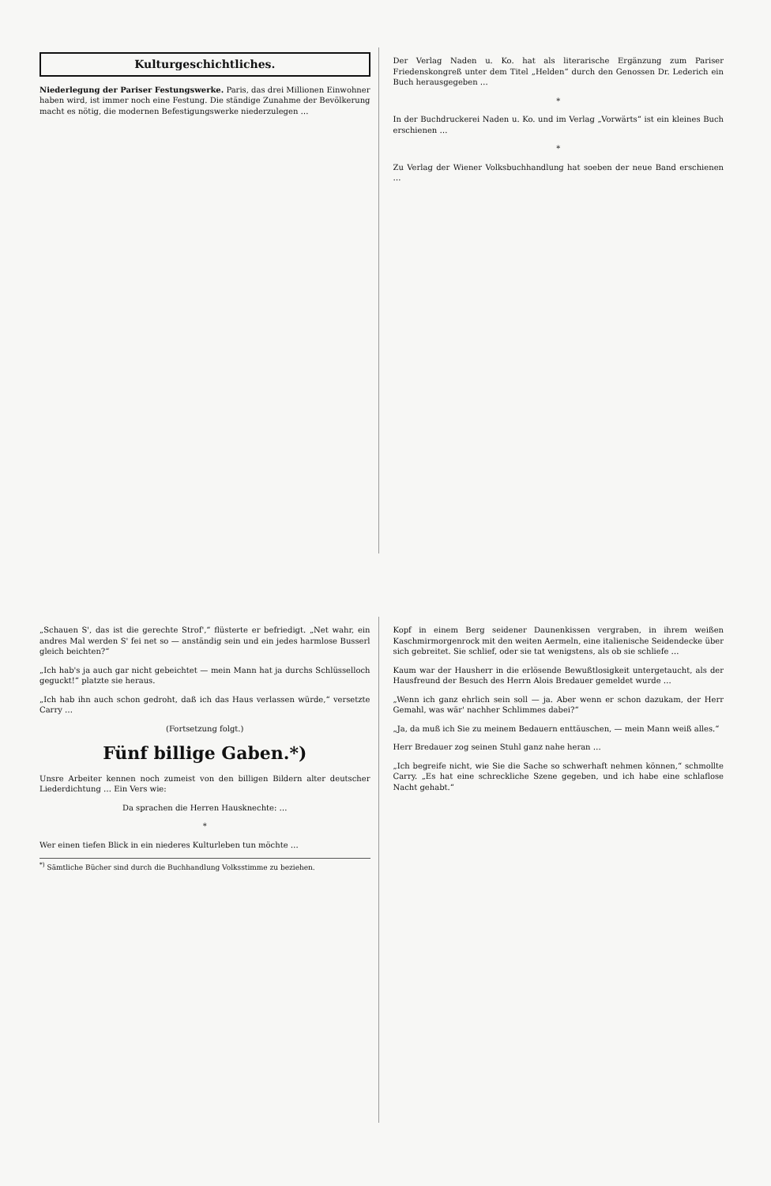Kulturgeschichtliches.
Niederlegung der Pariser Festungswerke. Paris, das drei Millionen Einwohner haben wird, ist immer noch eine Festung. Die ständige Zunahme der Bevölkerung macht es nötig, die modernen Befestigungswerke niederzulegen …
Der Verlag Naden u. Ko. hat als literarische Ergänzung zum Pariser Friedenskongreß unter dem Titel „Helden“ durch den Genossen Dr. Lederich ein Buch herausgegeben …
*
In der Buchdruckerei Naden u. Ko. und im Verlag „Vorwärts“ ist ein kleines Buch erschienen …
*
Zu Verlag der Wiener Volksbuchhandlung hat soeben der neue Band erschienen …
„Schauen S', das ist die gerechte Strof',“ flüsterte er befriedigt. „Net wahr, ein andres Mal werden S' fei net so — anständig sein und ein jedes harmlose Busserl gleich beichten?“
„Ich hab's ja auch gar nicht gebeichtet — mein Mann hat ja durchs Schlüsselloch geguckt!“ platzte sie heraus.
„Ich hab ihn auch schon gedroht, daß ich das Haus verlassen würde,“ versetzte Carry …
(Fortsetzung folgt.)
Fünf billige Gaben.*)
Unsre Arbeiter kennen noch zumeist von den billigen Bildern alter deutscher Liederdichtung … Ein Vers wie:
Da sprachen die Herren Hausknechte: …
*
Wer einen tiefen Blick in ein niederes Kulturleben tun möchte …
<sup>*)</sup> Sämtliche Bücher sind durch die Buchhandlung Volksstimme zu beziehen.
Kopf in einem Berg seidener Daunenkissen vergraben, in ihrem weißen Kaschmirmorgenrock mit den weiten Aermeln, eine italienische Seidendecke über sich gebreitet. Sie schlief, oder sie tat wenigstens, als ob sie schliefe …
Kaum war der Hausherr in die erlösende Bewußtlosigkeit untergetaucht, als der Hausfreund der Besuch des Herrn Alois Bredauer gemeldet wurde …
„Wenn ich ganz ehrlich sein soll — ja. Aber wenn er schon dazukam, der Herr Gemahl, was wär' nachher Schlimmes dabei?“
„Ja, da muß ich Sie zu meinem Bedauern enttäuschen, — mein Mann weiß alles.“
Herr Bredauer zog seinen Stuhl ganz nahe heran …
„Ich begreife nicht, wie Sie die Sache so schwerhaft nehmen können,“ schmollte Carry. „Es hat eine schreckliche Szene gegeben, und ich habe eine schlaflose Nacht gehabt.“